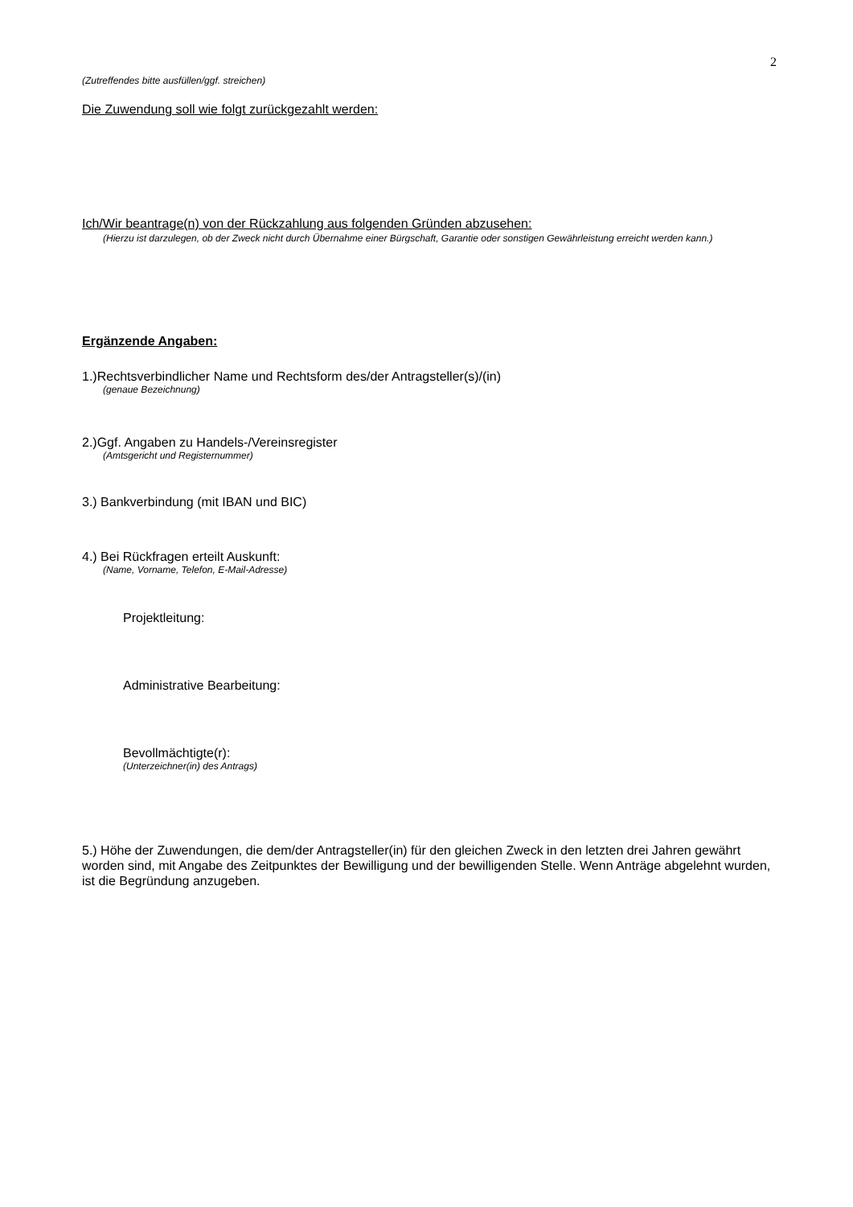2
(Zutreffendes bitte ausfüllen/ggf. streichen)
Die Zuwendung soll wie folgt zurückgezahlt werden:
Ich/Wir beantrage(n) von der Rückzahlung aus folgenden Gründen abzusehen:
(Hierzu ist darzulegen, ob der Zweck nicht durch Übernahme einer Bürgschaft, Garantie oder sonstigen Gewährleistung erreicht werden kann.)
Ergänzende Angaben:
1.)Rechtsverbindlicher Name und Rechtsform des/der Antragsteller(s)/(in)
(genaue Bezeichnung)
2.)Ggf. Angaben zu Handels-/Vereinsregister
(Amtsgericht und Registernummer)
3.) Bankverbindung (mit IBAN und BIC)
4.) Bei Rückfragen erteilt Auskunft:
(Name, Vorname, Telefon, E-Mail-Adresse)
Projektleitung:
Administrative Bearbeitung:
Bevollmächtigte(r):
(Unterzeichner(in) des Antrags)
5.) Höhe der Zuwendungen, die dem/der Antragsteller(in) für den gleichen Zweck in den letzten drei Jahren gewährt worden sind, mit Angabe des Zeitpunktes der Bewilligung und der bewilligenden Stelle. Wenn Anträge abgelehnt wurden, ist die Begründung anzugeben.